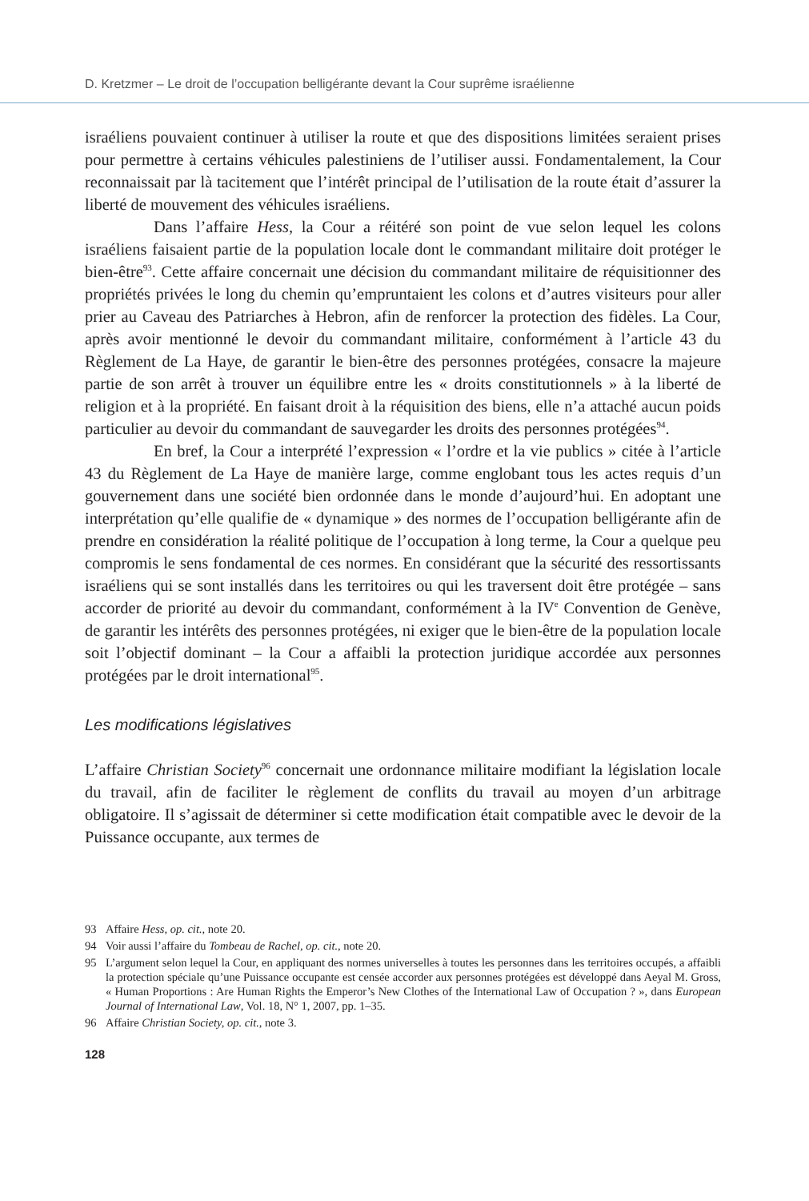D. Kretzmer – Le droit de l’occupation belligérante devant la Cour suprême israélienne
israéliens pouvaient continuer à utiliser la route et que des dispositions limitées seraient prises pour permettre à certains véhicules palestiniens de l’utiliser aussi. Fondamentalement, la Cour reconnaissait par là tacitement que l’intérêt principal de l’utilisation de la route était d’assurer la liberté de mouvement des véhicules israéliens.
Dans l’affaire Hess, la Cour a réitéré son point de vue selon lequel les colons israéliens faisaient partie de la population locale dont le commandant militaire doit protéger le bien-être<sup>93</sup>. Cette affaire concernait une décision du commandant militaire de réquisitionner des propriétés privées le long du chemin qu’empruntaient les colons et d’autres visiteurs pour aller prier au Caveau des Patriarches à Hebron, afin de renforcer la protection des fidèles. La Cour, après avoir mentionné le devoir du commandant militaire, conformément à l’article 43 du Règlement de La Haye, de garantir le bien-être des personnes protégées, consacre la majeure partie de son arrêt à trouver un équilibre entre les « droits constitutionnels » à la liberté de religion et à la propriété. En faisant droit à la réquisition des biens, elle n’a attaché aucun poids particulier au devoir du commandant de sauvegarder les droits des personnes protégées<sup>94</sup>.
En bref, la Cour a interprété l’expression « l’ordre et la vie publics » citée à l’article 43 du Règlement de La Haye de manière large, comme englobant tous les actes requis d’un gouvernement dans une société bien ordonnée dans le monde d’aujourd’hui. En adoptant une interprétation qu’elle qualifie de « dynamique » des normes de l’occupation belligérante afin de prendre en considération la réalité politique de l’occupation à long terme, la Cour a quelque peu compromis le sens fondamental de ces normes. En considérant que la sécurité des ressortissants israéliens qui se sont installés dans les territoires ou qui les traversent doit être protégée – sans accorder de priorité au devoir du commandant, conformément à la IV<sup>e</sup> Convention de Genève, de garantir les intérêts des personnes protégées, ni exiger que le bien-être de la population locale soit l’objectif dominant – la Cour a affaibli la protection juridique accordée aux personnes protégées par le droit international<sup>95</sup>.
Les modifications législatives
L’affaire Christian Society<sup>96</sup> concernait une ordonnance militaire modifiant la législation locale du travail, afin de faciliter le règlement de conflits du travail au moyen d’un arbitrage obligatoire. Il s’agissait de déterminer si cette modification était compatible avec le devoir de la Puissance occupante, aux termes de
93 Affaire Hess, op. cit., note 20.
94 Voir aussi l’affaire du Tombeau de Rachel, op. cit., note 20.
95 L’argument selon lequel la Cour, en appliquant des normes universelles à toutes les personnes dans les territoires occupés, a affaibli la protection spéciale qu’une Puissance occupante est censée accorder aux personnes protégées est développé dans Aeyal M. Gross, « Human Proportions : Are Human Rights the Emperor’s New Clothes of the International Law of Occupation ? », dans European Journal of International Law, Vol. 18, N° 1, 2007, pp. 1–35.
96 Affaire Christian Society, op. cit., note 3.
128